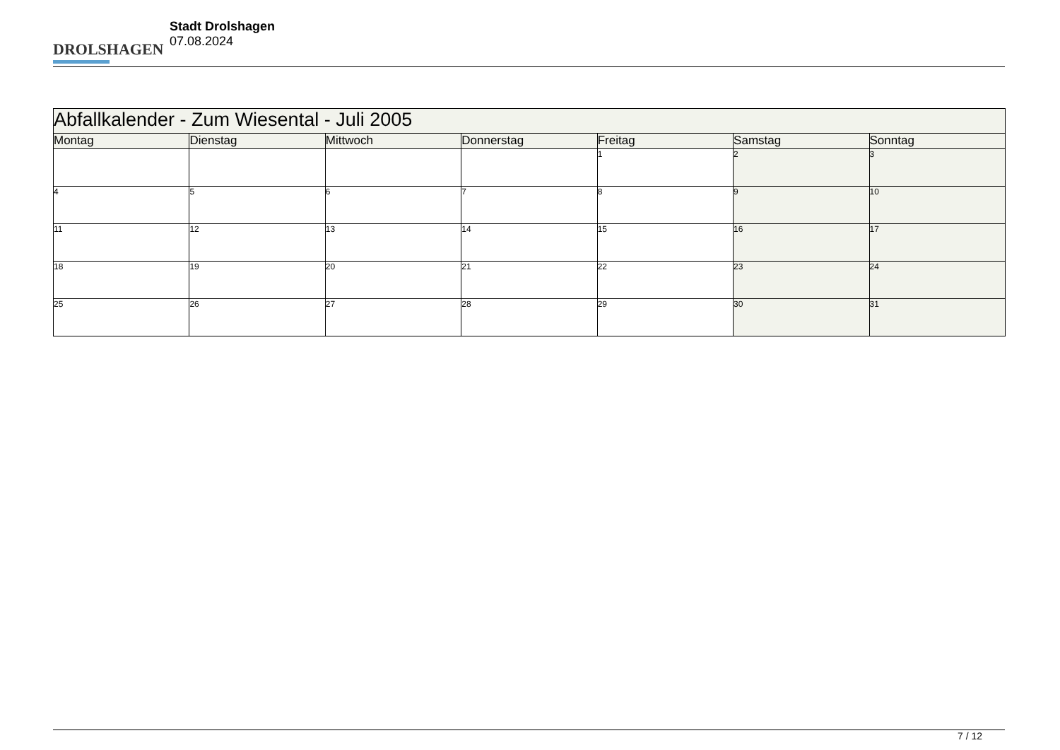DROLSHAGEN
Stadt Drolshagen
07.08.2024
| Abfallkalender - Zum Wiesental - Juli 2005 | | | | | | |
| --- | --- | --- | --- | --- | --- | --- |
| Montag | Dienstag | Mittwoch | Donnerstag | Freitag | Samstag | Sonntag |
| | | | | 1 | 2 | 3 |
| 4 | 5 | 6 | 7 | 8 | 9 | 10 |
| 11 | 12 | 13 | 14 | 15 | 16 | 17 |
| 18 | 19 | 20 | 21 | 22 | 23 | 24 |
| 25 | 26 | 27 | 28 | 29 | 30 | 31 |
7 / 12